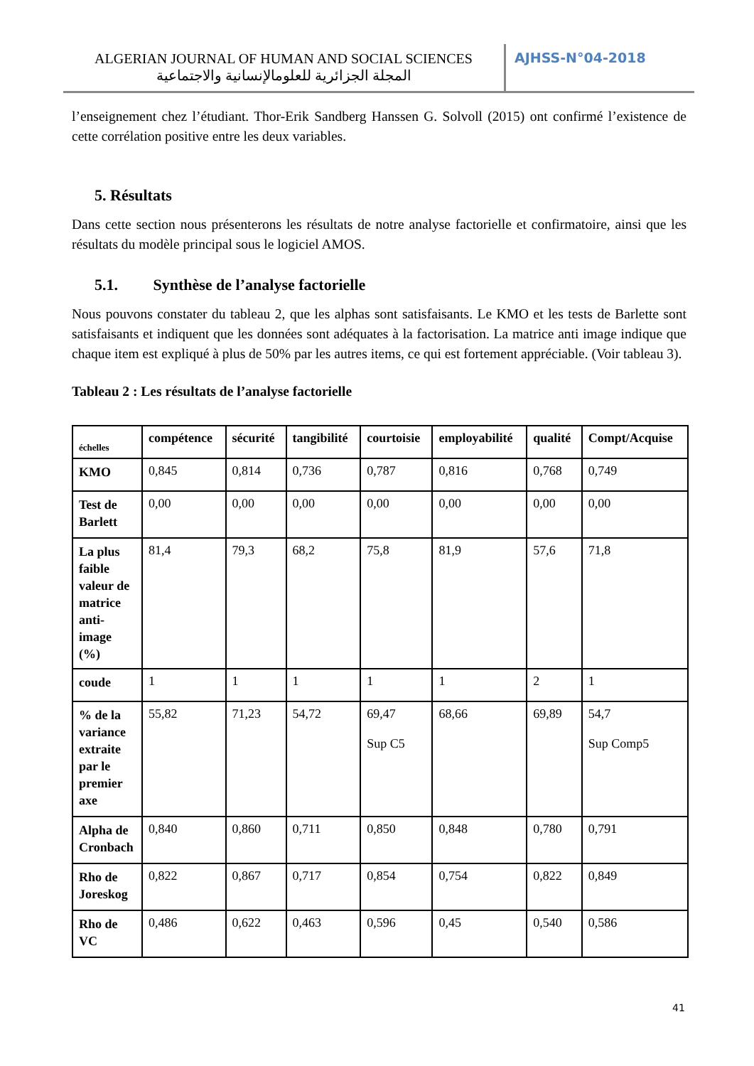ALGERIAN JOURNAL OF HUMAN AND SOCIAL SCIENCES
المجلة الجزائرية للعلومالإنسانية والاجتماعية
AJHSS-N°04-2018
l’enseignement chez l’étudiant. Thor-Erik Sandberg Hanssen G. Solvoll (2015) ont confirmé l’existence de cette corrélation positive entre les deux variables.
5. Résultats
Dans cette section nous présenterons les résultats de notre analyse factorielle et confirmatoire, ainsi que les résultats du modèle principal sous le logiciel AMOS.
5.1. Synthèse de l’analyse factorielle
Nous pouvons constater du tableau 2, que les alphas sont satisfaisants. Le KMO et les tests de Barlette sont satisfaisants et indiquent que les données sont adéquates à la factorisation. La matrice anti image indique que chaque item est expliqué à plus de 50% par les autres items, ce qui est fortement appréciable. (Voir tableau 3).
Tableau 2 : Les résultats de l’analyse factorielle
| échelles | compétence | sécurité | tangibilité | courtoisie | employabilité | qualité | Compt/Acquise |
| --- | --- | --- | --- | --- | --- | --- | --- |
| KMO | 0,845 | 0,814 | 0,736 | 0,787 | 0,816 | 0,768 | 0,749 |
| Test de Barlett | 0,00 | 0,00 | 0,00 | 0,00 | 0,00 | 0,00 | 0,00 |
| La plus faible valeur de matrice anti-image (%) | 81,4 | 79,3 | 68,2 | 75,8 | 81,9 | 57,6 | 71,8 |
| coude | 1 | 1 | 1 | 1 | 1 | 2 | 1 |
| % de la variance extraite par le premier axe | 55,82 | 71,23 | 54,72 | 69,47 Sup C5 | 68,66 | 69,89 | 54,7 Sup Comp5 |
| Alpha de Cronbach | 0,840 | 0,860 | 0,711 | 0,850 | 0,848 | 0,780 | 0,791 |
| Rho de Joreskog | 0,822 | 0,867 | 0,717 | 0,854 | 0,754 | 0,822 | 0,849 |
| Rho de VC | 0,486 | 0,622 | 0,463 | 0,596 | 0,45 | 0,540 | 0,586 |
41